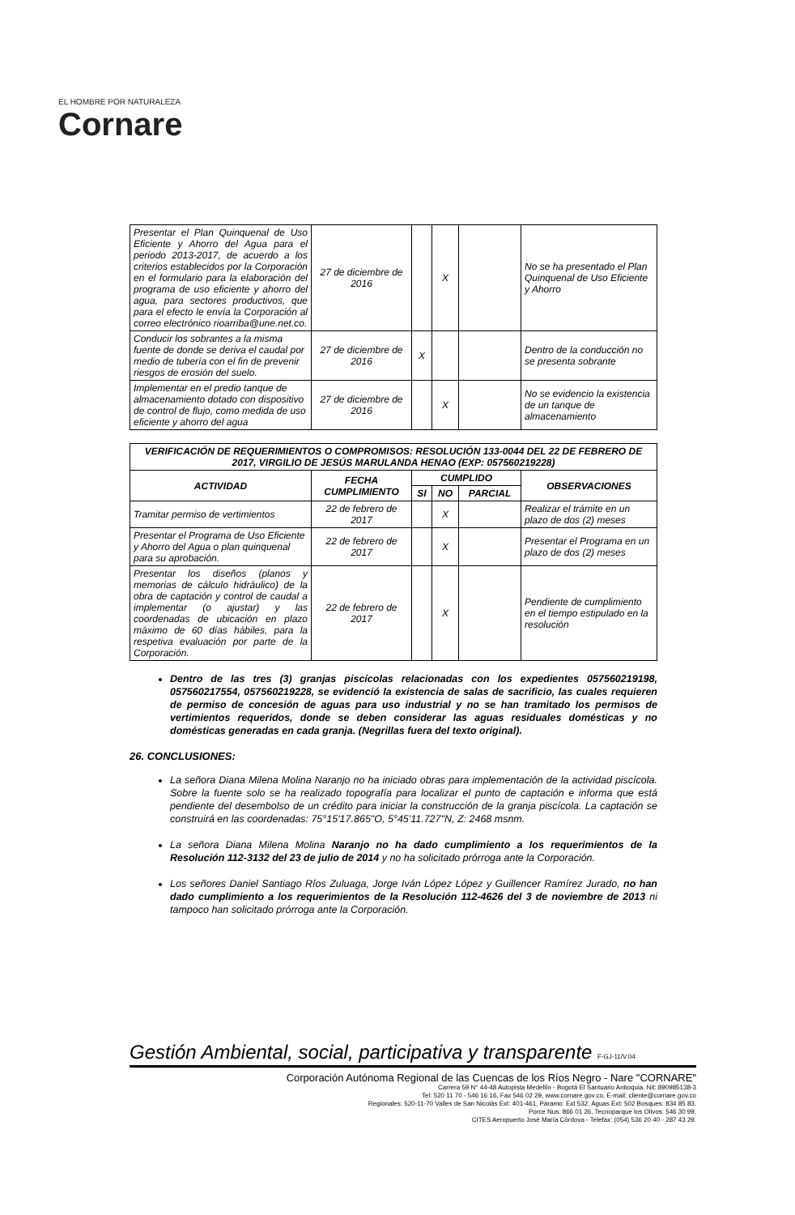EL HOMBRE POR NATURALEZA
Cornare
| Presentar el Plan Quinquenal de Uso Eficiente y Ahorro del Agua para el periodo 2013-2017, de acuerdo a los criterios establecidos por la Corporación en el formulario para la elaboración del programa de uso eficiente y ahorro del agua, para sectores productivos, que para el efecto le envía la Corporación al correo electrónico rioarriba@une.net.co. | 27 de diciembre de 2016 | | X | | No se ha presentado el Plan Quinquenal de Uso Eficiente y Ahorro |
| Conducir los sobrantes a la misma fuente de donde se deriva el caudal por medio de tubería con el fin de prevenir riesgos de erosión del suelo. | 27 de diciembre de 2016 | X | | | Dentro de la conducción no se presenta sobrante |
| Implementar en el predio tanque de almacenamiento dotado con dispositivo de control de flujo, como medida de uso eficiente y ahorro del agua | 27 de diciembre de 2016 | | X | | No se evidencio la existencia de un tanque de almacenamiento |
| VERIFICACIÓN DE REQUERIMIENTOS O COMPROMISOS: RESOLUCIÓN 133-0044 DEL 22 DE FEBRERO DE 2017, VIRGILIO DE JESÚS MARULANDA HENAO (EXP: 057560219228) | | | | | |
| --- | --- | --- | --- | --- | --- |
| ACTIVIDAD | FECHA CUMPLIMIENTO | CUMPLIDO | | | OBSERVACIONES |
| | | SI | NO | PARCIAL | |
| Tramitar permiso de vertimientos | 22 de febrero de 2017 | | X | | Realizar el trámite en un plazo de dos (2) meses |
| Presentar el Programa de Uso Eficiente y Ahorro del Agua o plan quinquenal para su aprobación. | 22 de febrero de 2017 | | X | | Presentar el Programa en un plazo de dos (2) meses |
| Presentar los diseños (planos y memorias de cálculo hidráulico) de la obra de captación y control de caudal a implementar (o ajustar) y las coordenadas de ubicación en plazo máximo de 60 días hábiles, para la respetiva evaluación por parte de la Corporación. | 22 de febrero de 2017 | | X | | Pendiente de cumplimiento en el tiempo estipulado en la resolución |
Dentro de las tres (3) granjas piscícolas relacionadas con los expedientes 057560219198, 057560217554, 057560219228, se evidenció la existencia de salas de sacrificio, las cuales requieren de permiso de concesión de aguas para uso industrial y no se han tramitado los permisos de vertimientos requeridos, donde se deben considerar las aguas residuales domésticas y no domésticas generadas en cada granja. (Negrillas fuera del texto original).
26. CONCLUSIONES:
La señora Diana Milena Molina Naranjo no ha iniciado obras para implementación de la actividad piscícola. Sobre la fuente solo se ha realizado topografía para localizar el punto de captación e informa que está pendiente del desembolso de un crédito para iniciar la construcción de la granja piscícola. La captación se construirá en las coordenadas: 75°15'17.865"O, 5°45'11.727"N, Z: 2468 msnm.
La señora Diana Milena Molina Naranjo no ha dado cumplimiento a los requerimientos de la Resolución 112-3132 del 23 de julio de 2014 y no ha solicitado prórroga ante la Corporación.
Los señores Daniel Santiago Ríos Zuluaga, Jorge Iván López López y Guillencer Ramírez Jurado, no han dado cumplimiento a los requerimientos de la Resolución 112-4626 del 3 de noviembre de 2013 ni tampoco han solicitado prórroga ante la Corporación.
Gestión Ambiental, social, participativa y transparente F-GJ-11/V.04
Corporación Autónoma Regional de las Cuencas de los Ríos Negro - Nare "CORNARE"
Carrera 59 N° 44-48 Autopista Medellín - Bogotá El Santuario Antioquia. Nit: 890985138-3
Tel: 520 11 70 - 546 16 16, Fax 546 02 29, www.cornare.gov.co, E-mail: cliente@cornare.gov.co
Regionales: 520-11-70 Valles de San Nicolás Ext: 401-461, Páramo: Ext 532, Aguas Ext: 502 Bosques: 834 85 83,
Porce Nus: 866 01 26, Tecnoparque los Olivos: 546 30 99,
CITES Aeropuerto José María Córdova - Telefax: (054) 536 20 40 - 287 43 29.